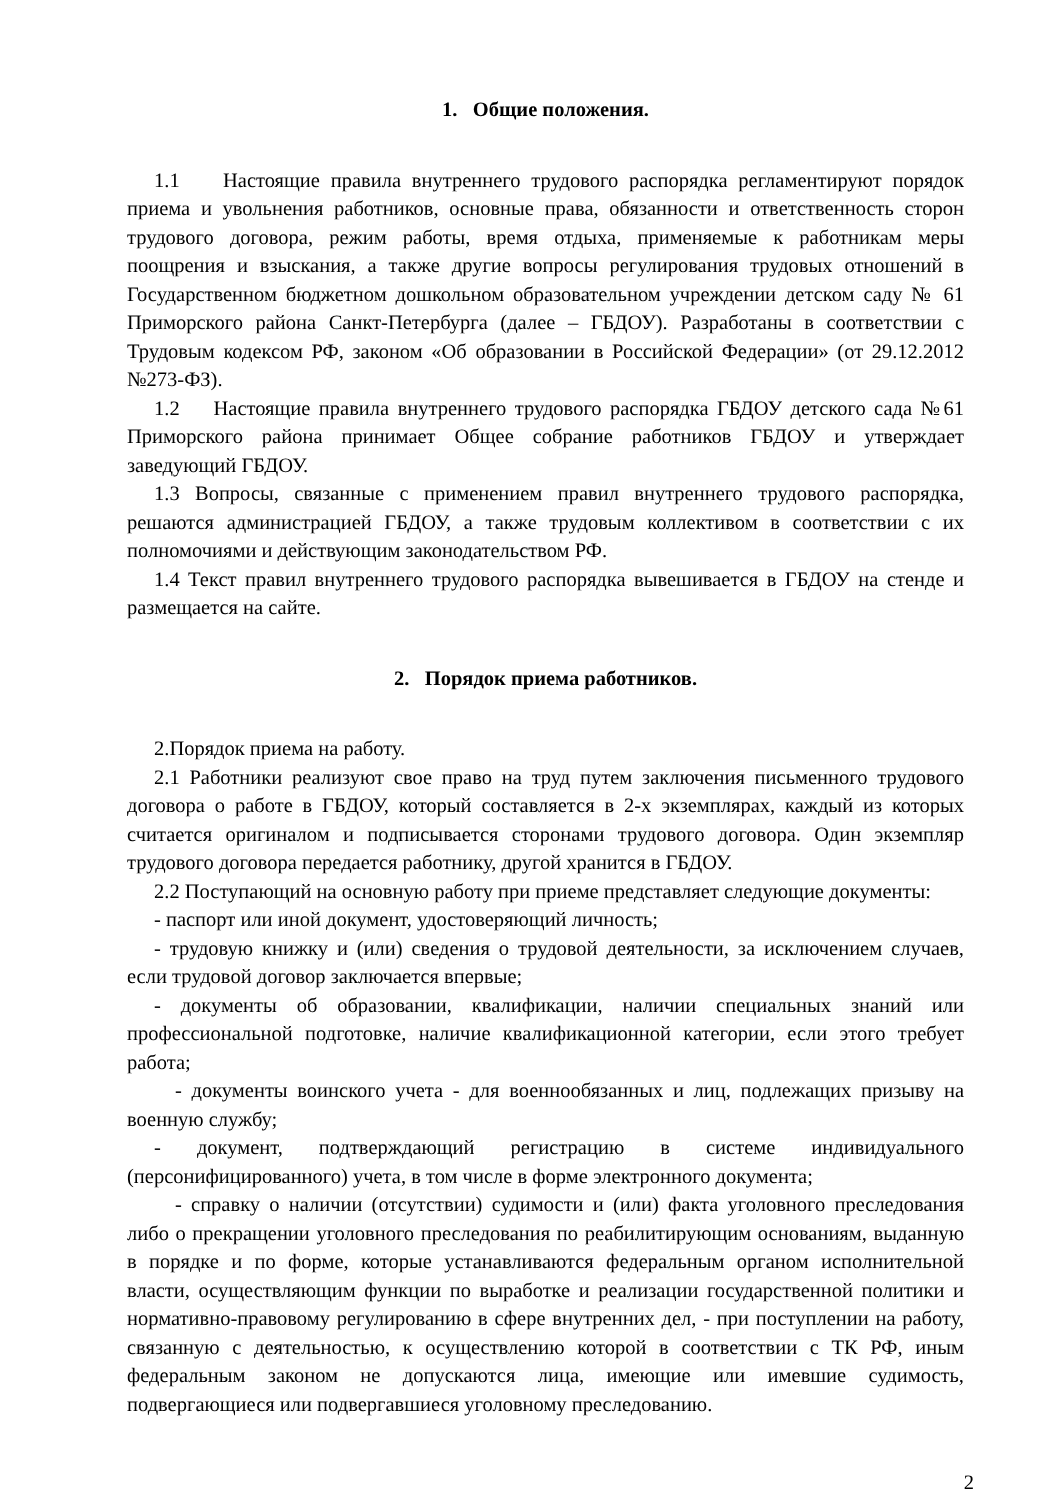1. Общие положения.
1.1 Настоящие правила внутреннего трудового распорядка регламентируют порядок приема и увольнения работников, основные права, обязанности и ответственность сторон трудового договора, режим работы, время отдыха, применяемые к работникам меры поощрения и взыскания, а также другие вопросы регулирования трудовых отношений в Государственном бюджетном дошкольном образовательном учреждении детском саду № 61 Приморского района Санкт-Петербурга (далее – ГБДОУ). Разработаны в соответствии с Трудовым кодексом РФ, законом «Об образовании в Российской Федерации» (от 29.12.2012 №273-ФЗ).
1.2 Настоящие правила внутреннего трудового распорядка ГБДОУ детского сада №61 Приморского района принимает Общее собрание работников ГБДОУ и утверждает заведующий ГБДОУ.
1.3 Вопросы, связанные с применением правил внутреннего трудового распорядка, решаются администрацией ГБДОУ, а также трудовым коллективом в соответствии с их полномочиями и действующим законодательством РФ.
1.4 Текст правил внутреннего трудового распорядка вывешивается в ГБДОУ на стенде и размещается на сайте.
2. Порядок приема работников.
2.Порядок приема на работу.
2.1 Работники реализуют свое право на труд путем заключения письменного трудового договора о работе в ГБДОУ, который составляется в 2-х экземплярах, каждый из которых считается оригиналом и подписывается сторонами трудового договора. Один экземпляр трудового договора передается работнику, другой хранится в ГБДОУ.
2.2 Поступающий на основную работу при приеме представляет следующие документы:
- паспорт или иной документ, удостоверяющий личность;
- трудовую книжку и (или) сведения о трудовой деятельности, за исключением случаев, если трудовой договор заключается впервые;
- документы об образовании, квалификации, наличии специальных знаний или профессиональной подготовке, наличие квалификационной категории, если этого требует работа;
- документы воинского учета - для военнообязанных и лиц, подлежащих призыву на военную службу;
- документ, подтверждающий регистрацию в системе индивидуального (персонифицированного) учета, в том числе в форме электронного документа;
- справку о наличии (отсутствии) судимости и (или) факта уголовного преследования либо о прекращении уголовного преследования по реабилитирующим основаниям, выданную в порядке и по форме, которые устанавливаются федеральным органом исполнительной власти, осуществляющим функции по выработке и реализации государственной политики и нормативно-правовому регулированию в сфере внутренних дел, - при поступлении на работу, связанную с деятельностью, к осуществлению которой в соответствии с ТК РФ, иным федеральным законом не допускаются лица, имеющие или имевшие судимость, подвергающиеся или подвергавшиеся уголовному преследованию.
2